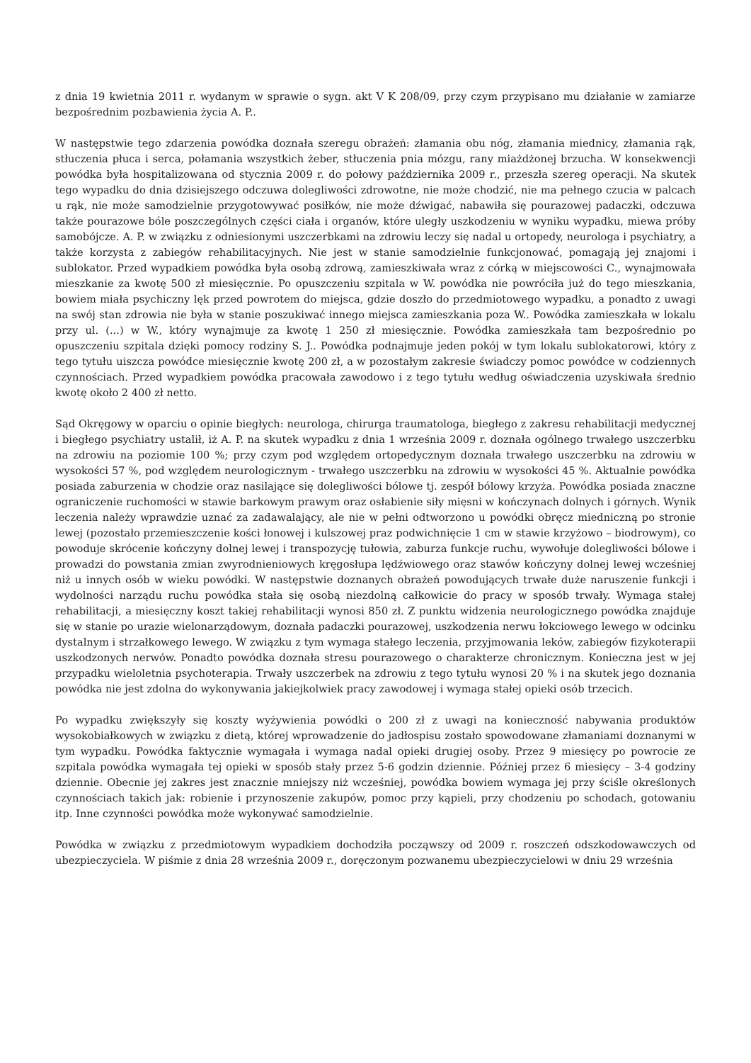z dnia 19 kwietnia 2011 r. wydanym w sprawie o sygn. akt V K 208/09, przy czym przypisano mu działanie w zamiarze bezpośrednim pozbawienia życia A. P..
W następstwie tego zdarzenia powódka doznała szeregu obrażeń: złamania obu nóg, złamania miednicy, złamania rąk, stłuczenia płuca i serca, połamania wszystkich żeber, stłuczenia pnia mózgu, rany miażdżonej brzucha. W konsekwencji powódka była hospitalizowana od stycznia 2009 r. do połowy października 2009 r., przeszła szereg operacji. Na skutek tego wypadku do dnia dzisiejszego odczuwa dolegliwości zdrowotne, nie może chodzić, nie ma pełnego czucia w palcach u rąk, nie może samodzielnie przygotowywać posiłków, nie może dźwigać, nabawiła się pourazowej padaczki, odczuwa także pourazowe bóle poszczególnych części ciała i organów, które uległy uszkodzeniu w wyniku wypadku, miewa próby samobójcze. A. P. w związku z odniesionymi uszczerbkami na zdrowiu leczy się nadal u ortopedy, neurologa i psychiatry, a także korzysta z zabiegów rehabilitacyjnych. Nie jest w stanie samodzielnie funkcjonować, pomagają jej znajomi i sublokator. Przed wypadkiem powódka była osobą zdrową, zamieszkiwała wraz z córką w miejscowości C., wynajmowała mieszkanie za kwotę 500 zł miesięcznie. Po opuszczeniu szpitala w W. powódka nie powróciła już do tego mieszkania, bowiem miała psychiczny lęk przed powrotem do miejsca, gdzie doszło do przedmiotowego wypadku, a ponadto z uwagi na swój stan zdrowia nie była w stanie poszukiwać innego miejsca zamieszkania poza W.. Powódka zamieszkała w lokalu przy ul. (...) w W., który wynajmuje za kwotę 1 250 zł miesięcznie. Powódka zamieszkała tam bezpośrednio po opuszczeniu szpitala dzięki pomocy rodziny S. J.. Powódka podnajmuje jeden pokój w tym lokalu sublokatorowi, który z tego tytułu uiszcza powódce miesięcznie kwotę 200 zł, a w pozostałym zakresie świadczy pomoc powódce w codziennych czynnościach. Przed wypadkiem powódka pracowała zawodowo i z tego tytułu według oświadczenia uzyskiwała średnio kwotę około 2 400 zł netto.
Sąd Okręgowy w oparciu o opinie biegłych: neurologa, chirurga traumatologa, biegłego z zakresu rehabilitacji medycznej i biegłego psychiatry ustalił, iż A. P. na skutek wypadku z dnia 1 września 2009 r. doznała ogólnego trwałego uszczerbku na zdrowiu na poziomie 100 %; przy czym pod względem ortopedycznym doznała trwałego uszczerbku na zdrowiu w wysokości 57 %, pod względem neurologicznym - trwałego uszczerbku na zdrowiu w wysokości 45 %. Aktualnie powódka posiada zaburzenia w chodzie oraz nasilające się dolegliwości bólowe tj. zespół bólowy krzyża. Powódka posiada znaczne ograniczenie ruchomości w stawie barkowym prawym oraz osłabienie siły mięsni w kończynach dolnych i górnych. Wynik leczenia należy wprawdzie uznać za zadawalający, ale nie w pełni odtworzono u powódki obręcz miedniczną po stronie lewej (pozostało przemieszczenie kości łonowej i kulszowej praz podwichnięcie 1 cm w stawie krzyżowo – biodrowym), co powoduje skrócenie kończyny dolnej lewej i transpozycję tułowia, zaburza funkcje ruchu, wywołuje dolegliwości bólowe i prowadzi do powstania zmian zwyrodnieniowych kręgosłupa lędźwiowego oraz stawów kończyny dolnej lewej wcześniej niż u innych osób w wieku powódki. W następstwie doznanych obrażeń powodujących trwałe duże naruszenie funkcji i wydolności narządu ruchu powódka stała się osobą niezdolną całkowicie do pracy w sposób trwały. Wymaga stałej rehabilitacji, a miesięczny koszt takiej rehabilitacji wynosi 850 zł. Z punktu widzenia neurologicznego powódka znajduje się w stanie po urazie wielonarządowym, doznała padaczki pourazowej, uszkodzenia nerwu łokciowego lewego w odcinku dystalnym i strzałkowego lewego. W związku z tym wymaga stałego leczenia, przyjmowania leków, zabiegów fizykoterapii uszkodzonych nerwów. Ponadto powódka doznała stresu pourazowego o charakterze chronicznym. Konieczna jest w jej przypadku wieloletnia psychoterapia. Trwały uszczerbek na zdrowiu z tego tytułu wynosi 20 % i na skutek jego doznania powódka nie jest zdolna do wykonywania jakiejkolwiek pracy zawodowej i wymaga stałej opieki osób trzecich.
Po wypadku zwiększyły się koszty wyżywienia powódki o 200 zł z uwagi na konieczność nabywania produktów wysokobiałkowych w związku z dietą, której wprowadzenie do jadłospisu zostało spowodowane złamaniami doznanymi w tym wypadku. Powódka faktycznie wymagała i wymaga nadal opieki drugiej osoby. Przez 9 miesięcy po powrocie ze szpitala powódka wymagała tej opieki w sposób stały przez 5-6 godzin dziennie. Później przez 6 miesięcy – 3-4 godziny dziennie. Obecnie jej zakres jest znacznie mniejszy niż wcześniej, powódka bowiem wymaga jej przy ściśle określonych czynnościach takich jak: robienie i przynoszenie zakupów, pomoc przy kąpieli, przy chodzeniu po schodach, gotowaniu itp. Inne czynności powódka może wykonywać samodzielnie.
Powódka w związku z przedmiotowym wypadkiem dochodziła począwszy od 2009 r. roszczeń odszkodowawczych od ubezpieczyciela. W piśmie z dnia 28 września 2009 r., doręczonym pozwanemu ubezpieczycielowi w dniu 29 września